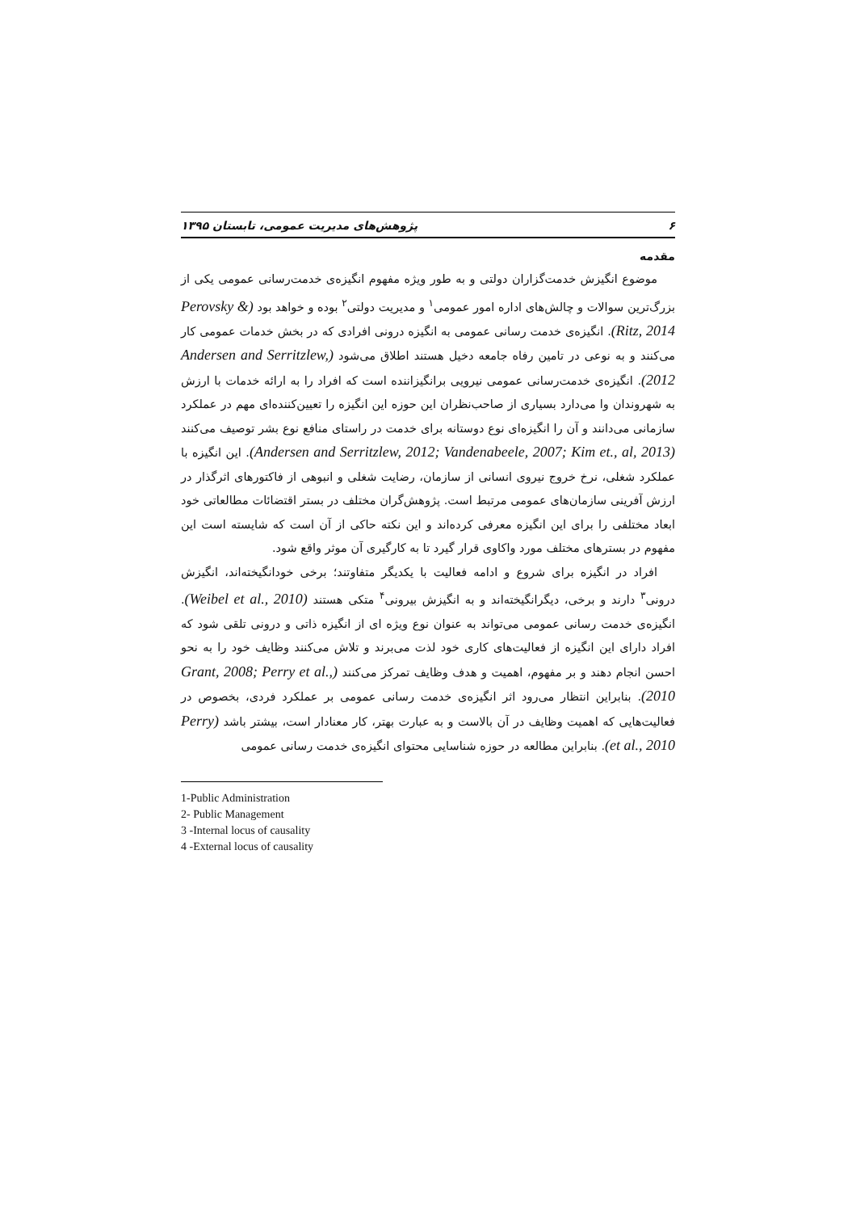۶ پژوهش‌های مدیریت عمومی، تابستان ۱۳۹۵
مقدمه
موضوع انگیزش خدمت‌گزاران دولتی و به طور ویژه مفهوم انگیزه‌ی خدمت‌رسانی عمومی یکی از بزرگ‌ترین سوالات و چالش‌های اداره امور عمومی<sup>۱</sup> و مدیریت دولتی<sup>۲</sup> بوده و خواهد بود (Perovsky & Ritz, 2014). انگیزه‌ی خدمت رسانی عمومی به انگیزه درونی افرادی که در بخش خدمات عمومی کار می‌کنند و به نوعی در تامین رفاه جامعه دخیل هستند اطلاق می‌شود (Andersen and Serritzlew, 2012). انگیزه‌ی خدمت‌رسانی عمومی نیرویی برانگیزاننده است که افراد را به ارائه خدمات با ارزش به شهروندان وا می‌دارد بسیاری از صاحب‌نظران این حوزه این انگیزه را تعیین‌کننده‌ای مهم در عملکرد سازمانی می‌دانند و آن را انگیزه‌ای نوع دوستانه برای خدمت در راستای منافع نوع بشر توصیف می‌کنند (Andersen and Serritzlew, 2012; Vandenabeele, 2007; Kim et., al, 2013). این انگیزه با عملکرد شغلی، نرخ خروج نیروی انسانی از سازمان، رضایت شغلی و انبوهی از فاکتورهای اثرگذار در ارزش آفرینی سازمان‌های عمومی مرتبط است. پژوهش‌گران مختلف در بستر اقتضائات مطالعاتی خود ابعاد مختلفی را برای این انگیزه معرفی کرده‌اند و این نکته حاکی از آن است که شایسته است این مفهوم در بسترهای مختلف مورد واکاوی قرار گیرد تا به کارگیری آن موثر واقع شود.
افراد در انگیزه برای شروع و ادامه فعالیت با یکدیگر متفاوتند؛ برخی خودانگیخته‌اند، انگیزش درونی<sup>۳</sup> دارند و برخی، دیگرانگیخته‌اند و به انگیزش بیرونی<sup>۴</sup> متکی هستند (Weibel et al., 2010). انگیزه‌ی خدمت رسانی عمومی می‌تواند به عنوان نوع ویژه ای از انگیزه ذاتی و درونی تلقی شود که افراد دارای این انگیزه از فعالیت‌های کاری خود لذت می‌برند و تلاش می‌کنند وظایف خود را به نحو احسن انجام دهند و بر مفهوم، اهمیت و هدف وظایف تمرکز می‌کنند (Grant, 2008; Perry et al., 2010). بنابراین انتظار می‌رود اثر انگیزه‌ی خدمت رسانی عمومی بر عملکرد فردی، بخصوص در فعالیت‌هایی که اهمیت وظایف در آن بالاست و به عبارت بهتر، کار معنادار است، بیشتر باشد (Perry et al., 2010). بنابراین مطالعه در حوزه شناسایی محتوای انگیزه‌ی خدمت رسانی عمومی
1-Public Administration
2- Public Management
3 -Internal locus of causality
4 -External locus of causality